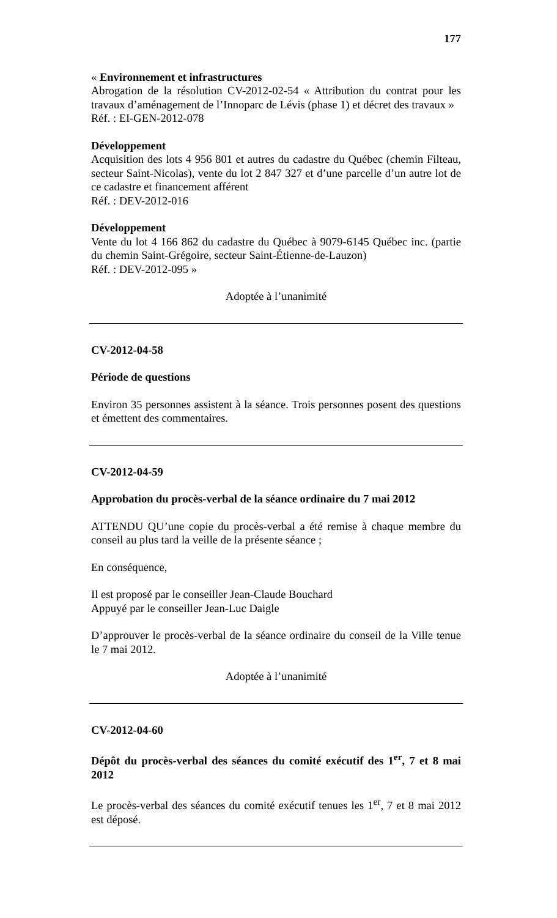177
« Environnement et infrastructures
Abrogation de la résolution CV-2012-02-54 « Attribution du contrat pour les travaux d’aménagement de l’Innoparc de Lévis (phase 1) et décret des travaux »
Réf. : EI-GEN-2012-078
Développement
Acquisition des lots 4 956 801 et autres du cadastre du Québec (chemin Filteau, secteur Saint-Nicolas), vente du lot 2 847 327 et d’une parcelle d’un autre lot de ce cadastre et financement afférent
Réf. : DEV-2012-016
Développement
Vente du lot 4 166 862 du cadastre du Québec à 9079-6145 Québec inc. (partie du chemin Saint-Grégoire, secteur Saint-Étienne-de-Lauzon)
Réf. : DEV-2012-095 »
Adoptée à l’unanimité
CV-2012-04-58
Période de questions
Environ 35 personnes assistent à la séance. Trois personnes posent des questions et émettent des commentaires.
CV-2012-04-59
Approbation du procès-verbal de la séance ordinaire du 7 mai 2012
ATTENDU QU’une copie du procès-verbal a été remise à chaque membre du conseil au plus tard la veille de la présente séance ;
En conséquence,
Il est proposé par le conseiller Jean-Claude Bouchard
Appuyé par le conseiller Jean-Luc Daigle
D’approuver le procès-verbal de la séance ordinaire du conseil de la Ville tenue le 7 mai 2012.
Adoptée à l’unanimité
CV-2012-04-60
Dépôt du procès-verbal des séances du comité exécutif des 1<sup>er</sup>, 7 et 8 mai 2012
Le procès-verbal des séances du comité exécutif tenues les 1<sup>er</sup>, 7 et 8 mai 2012 est déposé.